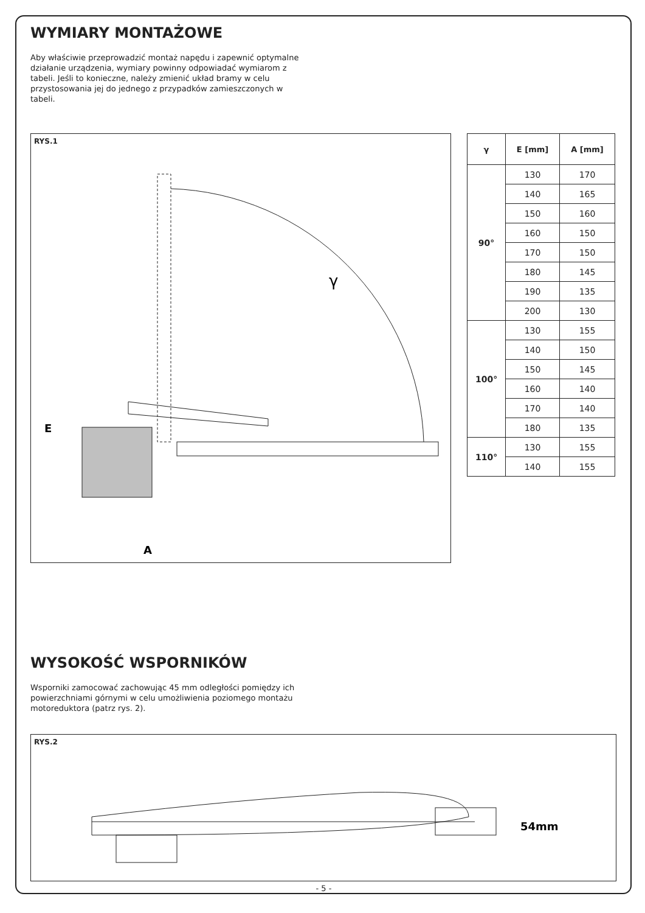WYMIARY MONTAŻOWE
Aby właściwie przeprowadzić montaż napędu i zapewnić optymalne działanie urządzenia, wymiary powinny odpowiadać wymiarom z tabeli. Jeśli to konieczne, należy zmienić układ bramy w celu przystosowania jej do jednego z przypadków zamieszczonych w tabeli.
RYS.1
γ
E
A
| γ | E [mm] | A [mm] |
| --- | --- | --- |
| 90° | 130 | 170 |
| | 140 | 165 |
| | 150 | 160 |
| | 160 | 150 |
| | 170 | 150 |
| | 180 | 145 |
| | 190 | 135 |
| | 200 | 130 |
| 100° | 130 | 155 |
| | 140 | 150 |
| | 150 | 145 |
| | 160 | 140 |
| | 170 | 140 |
| | 180 | 135 |
| 110° | 130 | 155 |
| | 140 | 155 |
WYSOKOŚĆ WSPORNIKÓW
Wsporniki zamocować zachowując 45 mm odległości pomiędzy ich powierzchniami górnymi w celu umożliwienia poziomego montażu motoreduktora (patrz rys. 2).
RYS.2
54mm
- 5 -